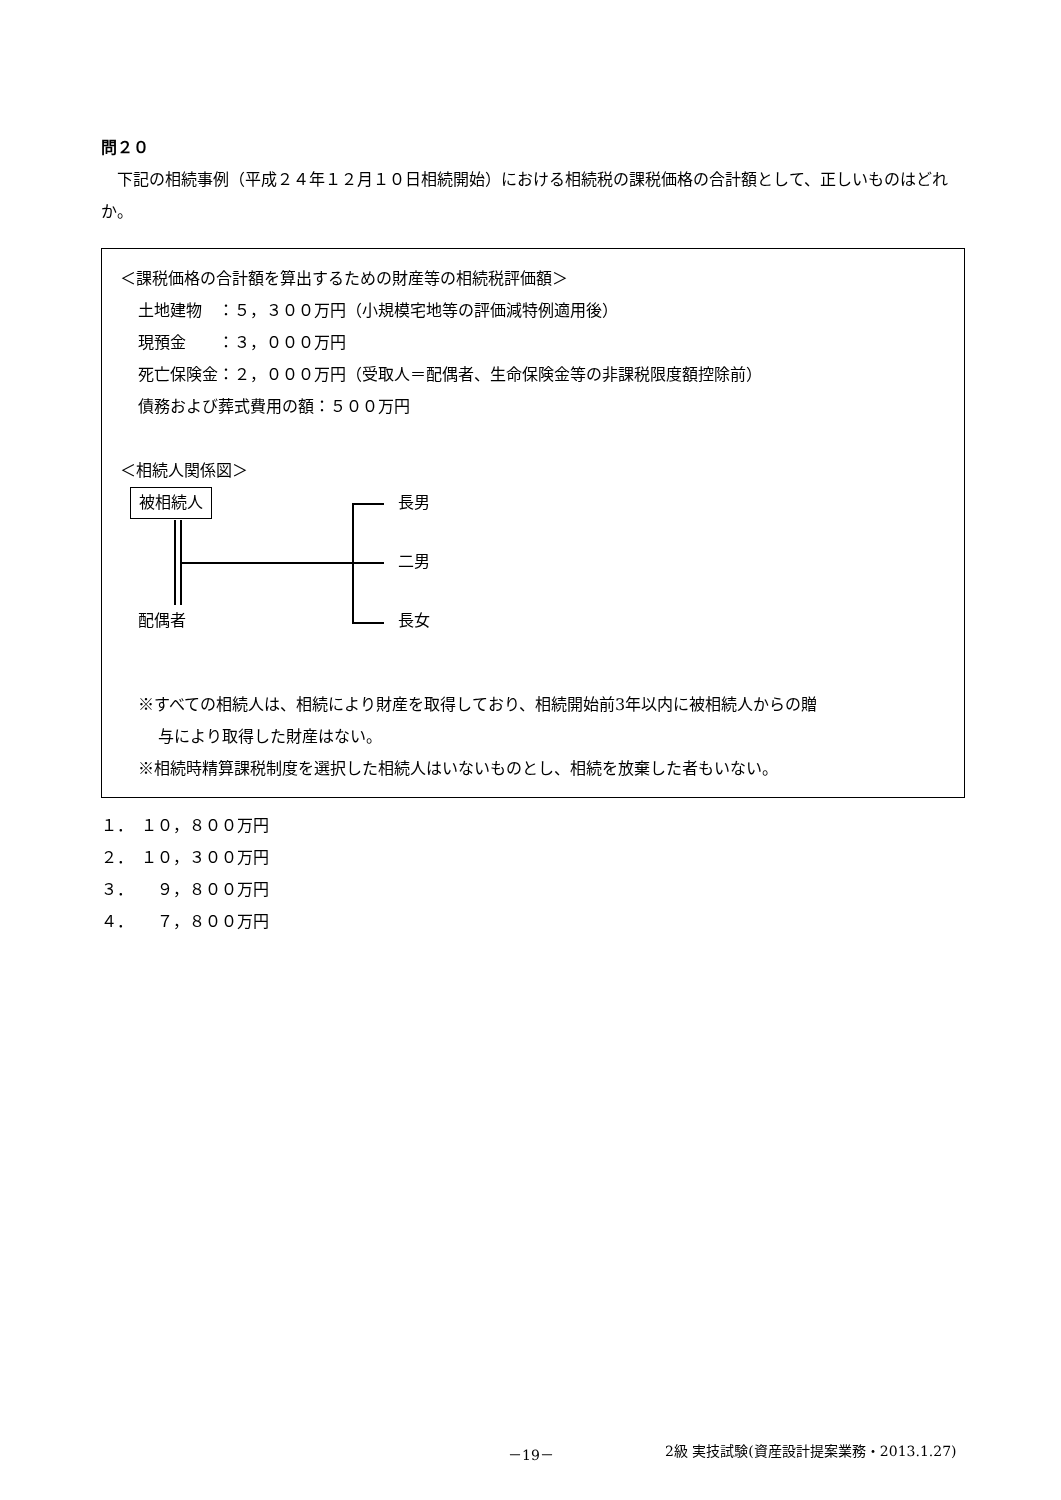問２０
　下記の相続事例（平成２４年１２月１０日相続開始）における相続税の課税価格の合計額として、正しいものはどれか。
＜課税価格の合計額を算出するための財産等の相続税評価額＞
土地建物　：５，３００万円（小規模宅地等の評価減特例適用後）
現預金　　：３，０００万円
死亡保険金：２，０００万円（受取人＝配偶者、生命保険金等の非課税限度額控除前）
債務および葬式費用の額：５００万円
＜相続人関係図＞
被相続人 長男
二男
長女
配偶者
※すべての相続人は、相続により財産を取得しており、相続開始前3年以内に被相続人からの贈
与により取得した財産はない。
※相続時精算課税制度を選択した相続人はいないものとし、相続を放棄した者もいない。
１．　１０，８００万円
２．　１０，３００万円
３．　　９，８００万円
４．　　７，８００万円
－19－ 2級 実技試験(資産設計提案業務・2013.1.27)